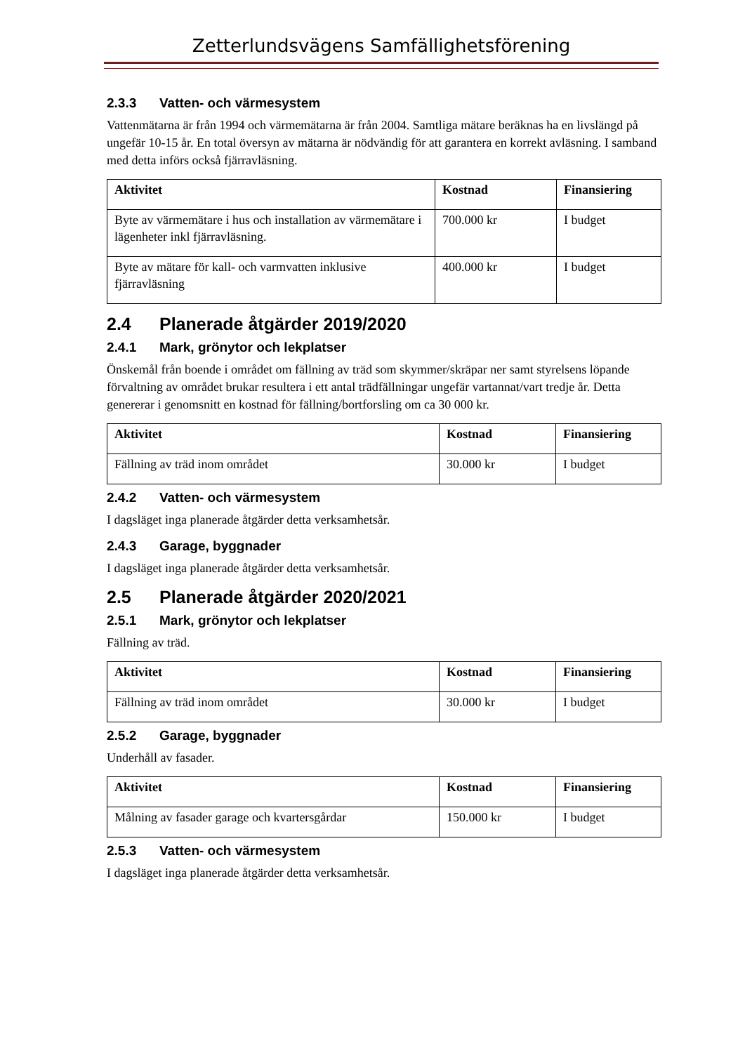Zetterlundsvägens Samfällighetsförening
2.3.3 Vatten- och värmesystem
Vattenmätarna är från 1994 och värmemätarna är från 2004. Samtliga mätare beräknas ha en livslängd på ungefär 10-15 år. En total översyn av mätarna är nödvändig för att garantera en korrekt avläsning. I samband med detta införs också fjärravläsning.
| Aktivitet | Kostnad | Finansiering |
| --- | --- | --- |
| Byte av värmemätare i hus och installation av värmemätare i lägenheter inkl fjärravläsning. | 700.000 kr | I budget |
| Byte av mätare för kall- och varmvatten inklusive fjärravläsning | 400.000 kr | I budget |
2.4 Planerade åtgärder 2019/2020
2.4.1 Mark, grönytor och lekplatser
Önskemål från boende i området om fällning av träd som skymmer/skräpar ner samt styrelsens löpande förvaltning av området brukar resultera i ett antal trädfällningar ungefär vartannat/vart tredje år. Detta genererar i genomsnitt en kostnad för fällning/bortforsling om ca 30 000 kr.
| Aktivitet | Kostnad | Finansiering |
| --- | --- | --- |
| Fällning av träd inom området | 30.000 kr | I budget |
2.4.2 Vatten- och värmesystem
I dagsläget inga planerade åtgärder detta verksamhetsår.
2.4.3 Garage, byggnader
I dagsläget inga planerade åtgärder detta verksamhetsår.
2.5 Planerade åtgärder 2020/2021
2.5.1 Mark, grönytor och lekplatser
Fällning av träd.
| Aktivitet | Kostnad | Finansiering |
| --- | --- | --- |
| Fällning av träd inom området | 30.000 kr | I budget |
2.5.2 Garage, byggnader
Underhåll av fasader.
| Aktivitet | Kostnad | Finansiering |
| --- | --- | --- |
| Målning av fasader garage och kvartersgårdar | 150.000 kr | I budget |
2.5.3 Vatten- och värmesystem
I dagsläget inga planerade åtgärder detta verksamhetsår.